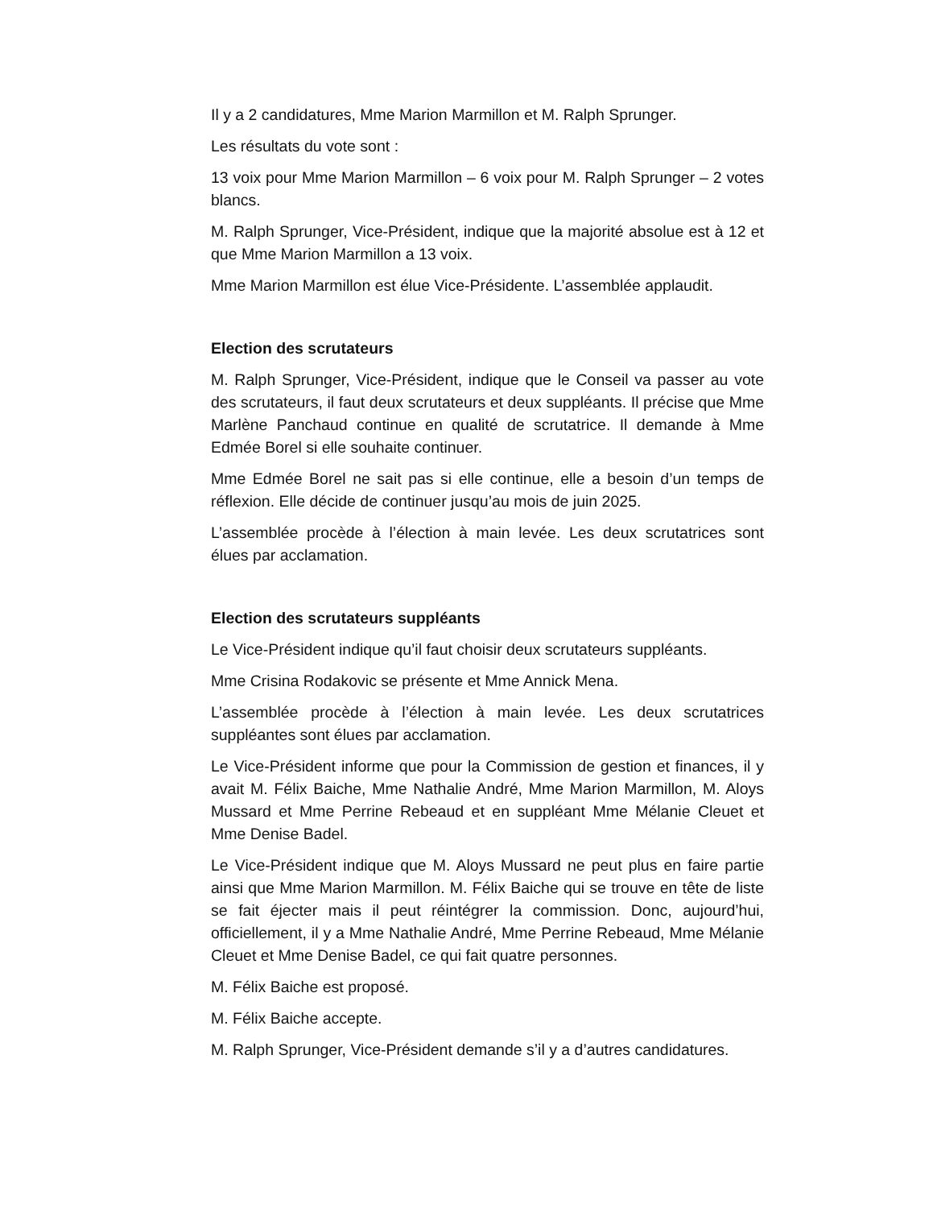Il y a 2 candidatures, Mme Marion Marmillon et M. Ralph Sprunger.
Les résultats du vote sont :
13 voix pour Mme Marion Marmillon – 6 voix pour M. Ralph Sprunger – 2 votes blancs.
M. Ralph Sprunger, Vice-Président, indique que la majorité absolue est à 12 et que Mme Marion Marmillon a 13 voix.
Mme Marion Marmillon est élue Vice-Présidente. L’assemblée applaudit.
Election des scrutateurs
M. Ralph Sprunger, Vice-Président, indique que le Conseil va passer au vote des scrutateurs, il faut deux scrutateurs et deux suppléants. Il précise que Mme Marlène Panchaud continue en qualité de scrutatrice. Il demande à Mme Edmée Borel si elle souhaite continuer.
Mme Edmée Borel ne sait pas si elle continue, elle a besoin d’un temps de réflexion. Elle décide de continuer jusqu’au mois de juin 2025.
L’assemblée procède à l’élection à main levée. Les deux scrutatrices sont élues par acclamation.
Election des scrutateurs suppléants
Le Vice-Président indique qu’il faut choisir deux scrutateurs suppléants.
Mme Crisina Rodakovic se présente et Mme Annick Mena.
L’assemblée procède à l’élection à main levée. Les deux scrutatrices suppléantes sont élues par acclamation.
Le Vice-Président informe que pour la Commission de gestion et finances, il y avait M. Félix Baiche, Mme Nathalie André, Mme Marion Marmillon, M. Aloys Mussard et Mme Perrine Rebeaud et en suppléant Mme Mélanie Cleuet et Mme Denise Badel.
Le Vice-Président indique que M. Aloys Mussard ne peut plus en faire partie ainsi que Mme Marion Marmillon. M. Félix Baiche qui se trouve en tête de liste se fait éjecter mais il peut réintégrer la commission. Donc, aujourd’hui, officiellement, il y a Mme Nathalie André, Mme Perrine Rebeaud, Mme Mélanie Cleuet et Mme Denise Badel, ce qui fait quatre personnes.
M. Félix Baiche est proposé.
M. Félix Baiche accepte.
M. Ralph Sprunger, Vice-Président demande s’il y a d’autres candidatures.